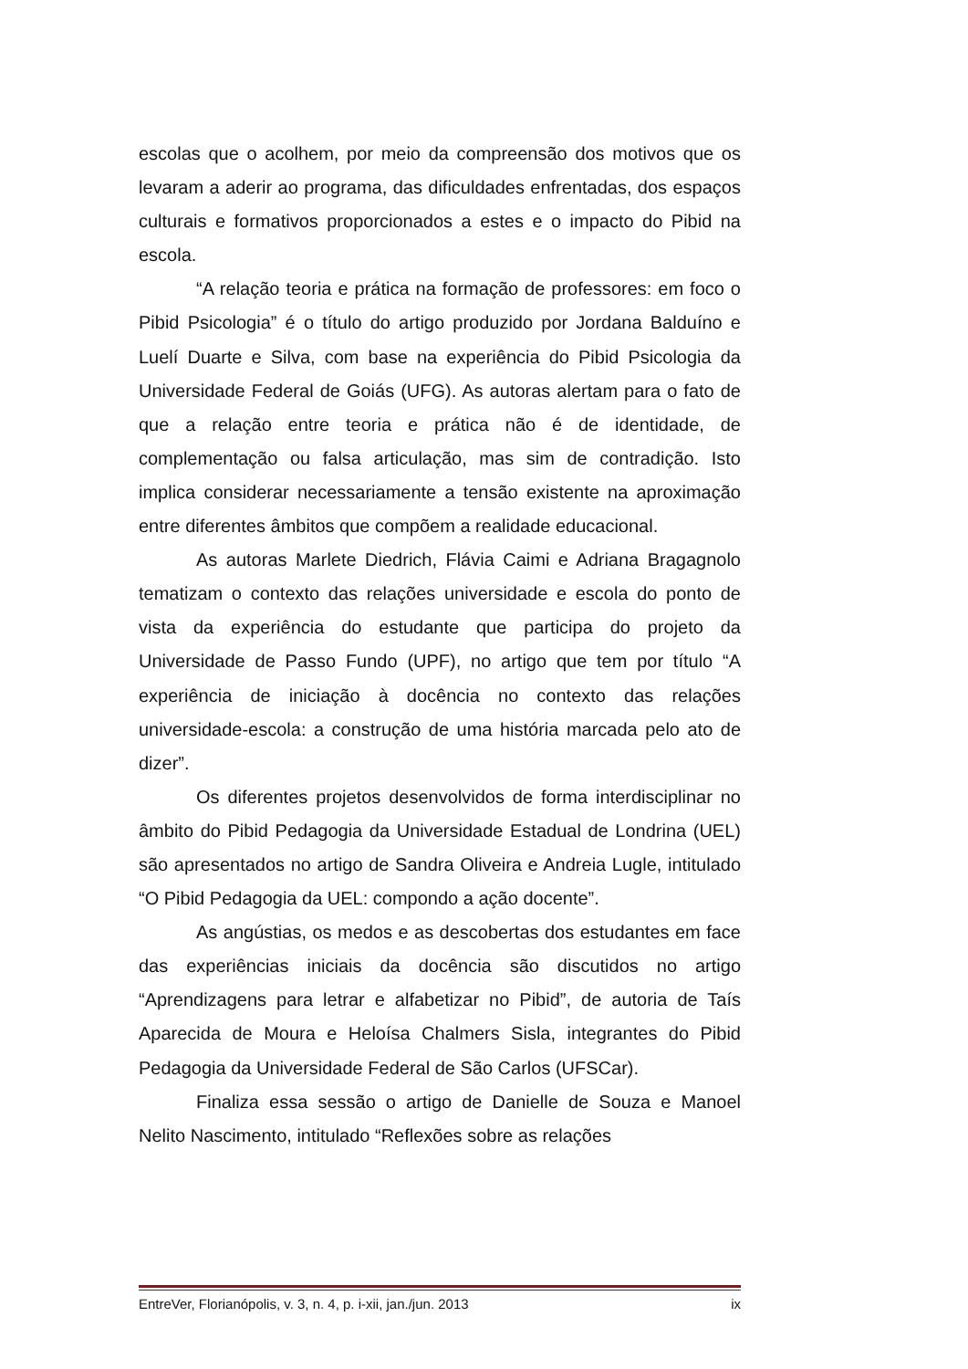escolas que o acolhem, por meio da compreensão dos motivos que os levaram a aderir ao programa, das dificuldades enfrentadas, dos espaços culturais e formativos proporcionados a estes e o impacto do Pibid na escola.
“A relação teoria e prática na formação de professores: em foco o Pibid Psicologia” é o título do artigo produzido por Jordana Balduíno e Luelí Duarte e Silva, com base na experiência do Pibid Psicologia da Universidade Federal de Goiás (UFG). As autoras alertam para o fato de que a relação entre teoria e prática não é de identidade, de complementação ou falsa articulação, mas sim de contradição. Isto implica considerar necessariamente a tensão existente na aproximação entre diferentes âmbitos que compõem a realidade educacional.
As autoras Marlete Diedrich, Flávia Caimi e Adriana Bragagnolo tematizam o contexto das relações universidade e escola do ponto de vista da experiência do estudante que participa do projeto da Universidade de Passo Fundo (UPF), no artigo que tem por título “A experiência de iniciação à docência no contexto das relações universidade-escola: a construção de uma história marcada pelo ato de dizer”.
Os diferentes projetos desenvolvidos de forma interdisciplinar no âmbito do Pibid Pedagogia da Universidade Estadual de Londrina (UEL) são apresentados no artigo de Sandra Oliveira e Andreia Lugle, intitulado “O Pibid Pedagogia da UEL: compondo a ação docente”.
As angústias, os medos e as descobertas dos estudantes em face das experiências iniciais da docência são discutidos no artigo “Aprendizagens para letrar e alfabetizar no Pibid”, de autoria de Taís Aparecida de Moura e Heloísa Chalmers Sisla, integrantes do Pibid Pedagogia da Universidade Federal de São Carlos (UFSCar).
Finaliza essa sessão o artigo de Danielle de Souza e Manoel Nelito Nascimento, intitulado “Reflexões sobre as relações
EntreVer, Florianópolis, v. 3, n. 4, p. i-xii, jan./jun. 2013 ix